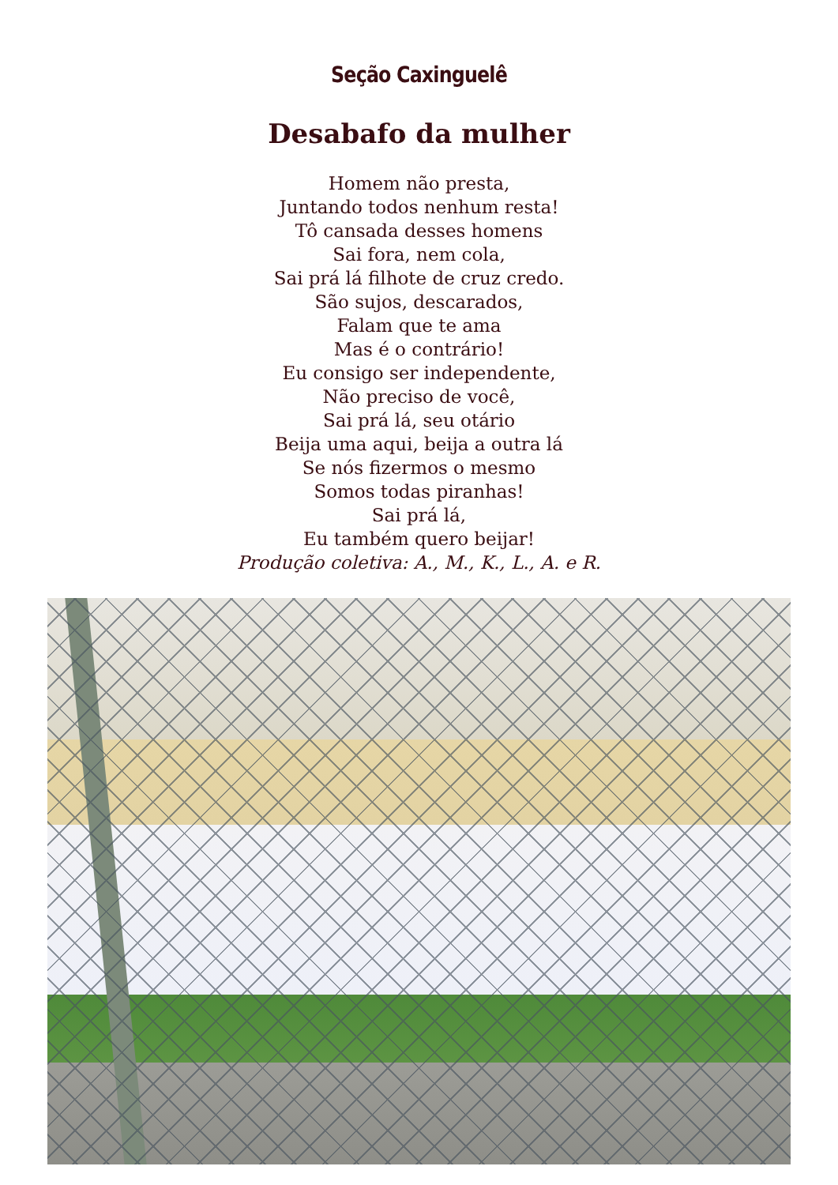Seção Caxinguelê
Desabafo da mulher
Homem não presta,
Juntando todos nenhum resta!
Tô cansada desses homens
Sai fora, nem cola,
Sai prá lá filhote de cruz credo.
São sujos, descarados,
Falam que te ama
Mas é o contrário!
Eu consigo ser independente,
Não preciso de você,
Sai prá lá, seu otário
Beija uma aqui, beija a outra lá
Se nós fizermos o mesmo
Somos todas piranhas!
Sai prá lá,
Eu também quero beijar!
Produção coletiva: A., M., K., L., A. e R.